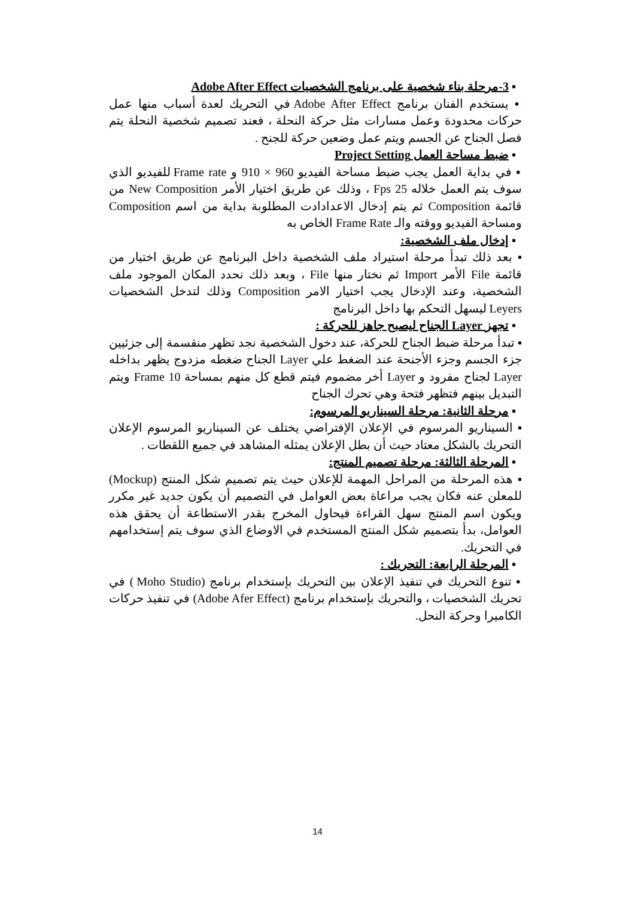▪ 3-مرحلة بناء شخصية على برنامج الشخصيات Adobe After Effect
▪ يستخدم الفنان برنامج Adobe After Effect في التحريك لعدة أسباب منها عمل حركات محدودة وعمل مسارات مثل حركة النحلة ، فعند تصميم شخصية النحلة يتم فصل الجناح عن الجسم ويتم عمل وضعين حركة للجنح .
▪ ضبط مساحة العمل Project Setting
▪ في بداية العمل يجب ضبط مساحة الفيديو 960 × 910 و Frame rate للفيديو الذي سوف يتم العمل خلاله 25 Fps ، وذلك عن طريق اختيار الأمر New Composition من قائمة Composition ثم يتم إدخال الاعدادادت المطلوبة بداية من اسم Composition ومساحة الفيديو ووقته والـ Frame Rate الخاص به
▪ إدخال ملف الشخصية:
▪ بعد ذلك تبدأ مرحلة استيراد ملف الشخصية داخل البرنامج عن طريق اختيار من قائمة File الأمر Import ثم نختار منها File ، وبعد ذلك نحدد المكان الموجود ملف الشخصية، وعند الإدخال يجب اختيار الامر Composition وذلك لتدخل الشخصيات Leyers ليسهل التحكم بها داخل البرنامج
▪ تجهز Layer الجناح ليصبح جاهز للحركة :
▪ تبدأ مرحلة ضبط الجناح للحركة، عند دخول الشخصية نجد تظهر منقسمة إلى جزئيين جزء الجسم وجزء الأجنحة عند الضغط علي Layer الجناح ضغطه مزدوج يظهر بداخله Layer لجناح مفرود و Layer أخر مضموم فيتم قطع كل منهم بمساحة 10 Frame ويتم التبديل بينهم فتظهر فتحة وهي تحرك الجناح
▪ مرحلة الثانية: مرحلة السيناريو المرسوم:
▪ السيناريو المرسوم في الإعلان الإفتراضي يختلف عن السيناريو المرسوم الإعلان التحريك بالشكل معتاد حيث أن بطل الإعلان يمثله المشاهد في جميع اللقطات .
▪ المرحلة الثالثة: مرحلة تصميم المنتج:
▪ هذه المرحلة من المراحل المهمة للإعلان حيث يتم تصميم شكل المنتج (Mockup) للمعلن عنه فكان يجب مراعاة بعض العوامل في التصميم أن يكون جديد غير مكرر ويكون اسم المنتج سهل القراءة فيحاول المخرج بقدر الاستطاعة أن يحقق هذه العوامل، بدأ بتصميم شكل المنتج المستخدم في الاوضاع الذي سوف يتم إستخدامهم في التحريك.
▪ المرحلة الرابعة: التحريك :
▪ تنوع التحريك في تنفيذ الإعلان بين التحريك بإستخدام برنامج (Moho Studio ) في تحريك الشخصيات ، والتحريك بإستخدام برنامج (Adobe Afer Effect) في تنفيذ حركات الكاميرا وحركة النحل.
14